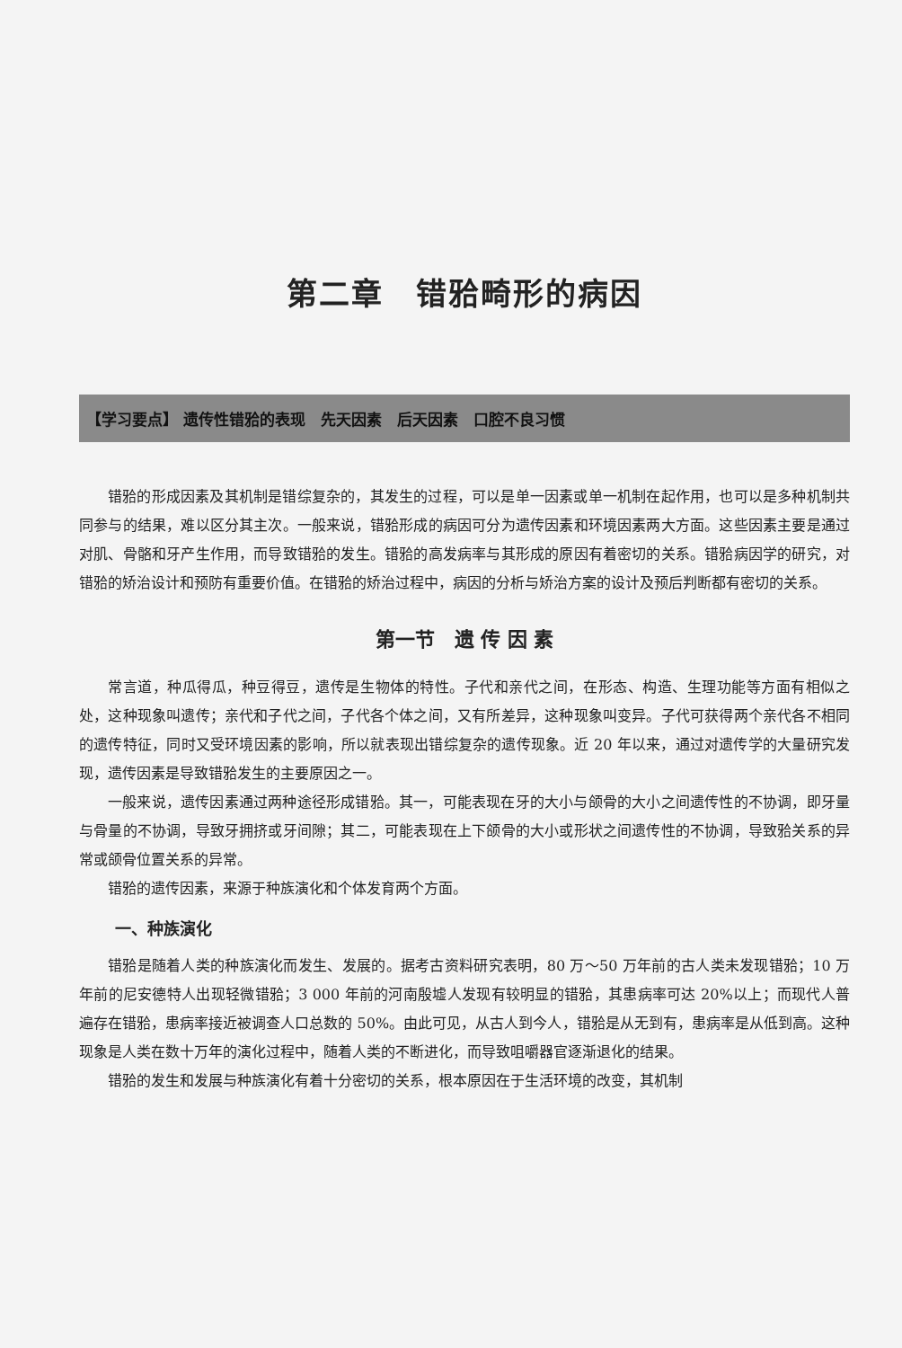第二章　错𬌗畸形的病因
【学习要点】 遗传性错𬌗的表现　先天因素　后天因素　口腔不良习惯
错𬌗的形成因素及其机制是错综复杂的，其发生的过程，可以是单一因素或单一机制在起作用，也可以是多种机制共同参与的结果，难以区分其主次。一般来说，错𬌗形成的病因可分为遗传因素和环境因素两大方面。这些因素主要是通过对肌、骨骼和牙产生作用，而导致错𬌗的发生。错𬌗的高发病率与其形成的原因有着密切的关系。错𬌗病因学的研究，对错𬌗的矫治设计和预防有重要价值。在错𬌗的矫治过程中，病因的分析与矫治方案的设计及预后判断都有密切的关系。
第一节　遗 传 因 素
常言道，种瓜得瓜，种豆得豆，遗传是生物体的特性。子代和亲代之间，在形态、构造、生理功能等方面有相似之处，这种现象叫遗传；亲代和子代之间，子代各个体之间，又有所差异，这种现象叫变异。子代可获得两个亲代各不相同的遗传特征，同时又受环境因素的影响，所以就表现出错综复杂的遗传现象。近 20 年以来，通过对遗传学的大量研究发现，遗传因素是导致错𬌗发生的主要原因之一。
一般来说，遗传因素通过两种途径形成错𬌗。其一，可能表现在牙的大小与颌骨的大小之间遗传性的不协调，即牙量与骨量的不协调，导致牙拥挤或牙间隙；其二，可能表现在上下颌骨的大小或形状之间遗传性的不协调，导致𬌗关系的异常或颌骨位置关系的异常。
错𬌗的遗传因素，来源于种族演化和个体发育两个方面。
一、种族演化
错𬌗是随着人类的种族演化而发生、发展的。据考古资料研究表明，80 万～50 万年前的古人类未发现错𬌗；10 万年前的尼安德特人出现轻微错𬌗；3 000 年前的河南殷墟人发现有较明显的错𬌗，其患病率可达 20%以上；而现代人普遍存在错𬌗，患病率接近被调查人口总数的 50%。由此可见，从古人到今人，错𬌗是从无到有，患病率是从低到高。这种现象是人类在数十万年的演化过程中，随着人类的不断进化，而导致咀嚼器官逐渐退化的结果。
错𬌗的发生和发展与种族演化有着十分密切的关系，根本原因在于生活环境的改变，其机制